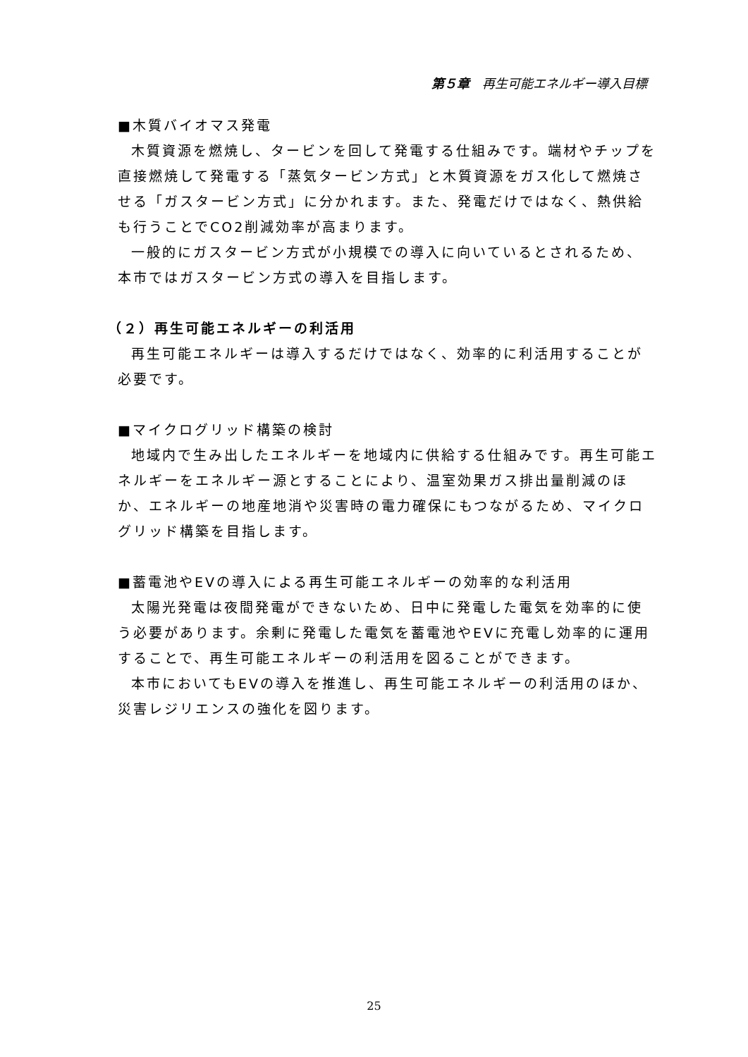第５章　再生可能エネルギー導入目標
■木質バイオマス発電
木質資源を燃焼し、タービンを回して発電する仕組みです。端材やチップを直接燃焼して発電する「蒸気タービン方式」と木質資源をガス化して燃焼させる「ガスタービン方式」に分かれます。また、発電だけではなく、熱供給も行うことでCO2削減効率が高まります。
一般的にガスタービン方式が小規模での導入に向いているとされるため、本市ではガスタービン方式の導入を目指します。
（２）再生可能エネルギーの利活用
再生可能エネルギーは導入するだけではなく、効率的に利活用することが必要です。
■マイクログリッド構築の検討
地域内で生み出したエネルギーを地域内に供給する仕組みです。再生可能エネルギーをエネルギー源とすることにより、温室効果ガス排出量削減のほか、エネルギーの地産地消や災害時の電力確保にもつながるため、マイクログリッド構築を目指します。
■蓄電池やEVの導入による再生可能エネルギーの効率的な利活用
太陽光発電は夜間発電ができないため、日中に発電した電気を効率的に使う必要があります。余剰に発電した電気を蓄電池やEVに充電し効率的に運用することで、再生可能エネルギーの利活用を図ることができます。
本市においてもEVの導入を推進し、再生可能エネルギーの利活用のほか、災害レジリエンスの強化を図ります。
25